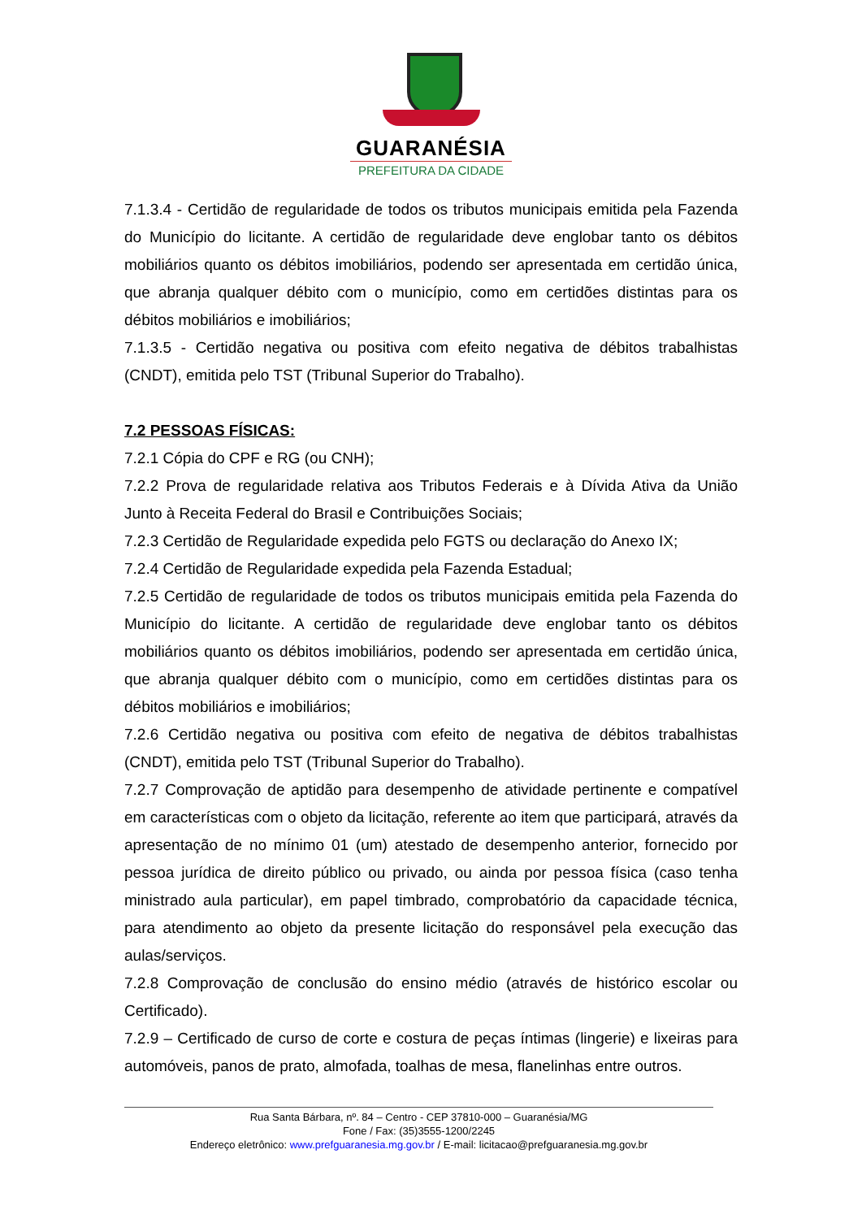GUARANÉSIA
PREFEITURA DA CIDADE
7.1.3.4 - Certidão de regularidade de todos os tributos municipais emitida pela Fazenda do Município do licitante. A certidão de regularidade deve englobar tanto os débitos mobiliários quanto os débitos imobiliários, podendo ser apresentada em certidão única, que abranja qualquer débito com o município, como em certidões distintas para os débitos mobiliários e imobiliários;
7.1.3.5 - Certidão negativa ou positiva com efeito negativa de débitos trabalhistas (CNDT), emitida pelo TST (Tribunal Superior do Trabalho).
7.2 PESSOAS FÍSICAS:
7.2.1 Cópia do CPF e RG (ou CNH);
7.2.2 Prova de regularidade relativa aos Tributos Federais e à Dívida Ativa da União Junto à Receita Federal do Brasil e Contribuições Sociais;
7.2.3 Certidão de Regularidade expedida pelo FGTS ou declaração do Anexo IX;
7.2.4 Certidão de Regularidade expedida pela Fazenda Estadual;
7.2.5 Certidão de regularidade de todos os tributos municipais emitida pela Fazenda do Município do licitante. A certidão de regularidade deve englobar tanto os débitos mobiliários quanto os débitos imobiliários, podendo ser apresentada em certidão única, que abranja qualquer débito com o município, como em certidões distintas para os débitos mobiliários e imobiliários;
7.2.6 Certidão negativa ou positiva com efeito de negativa de débitos trabalhistas (CNDT), emitida pelo TST (Tribunal Superior do Trabalho).
7.2.7 Comprovação de aptidão para desempenho de atividade pertinente e compatível em características com o objeto da licitação, referente ao item que participará, através da apresentação de no mínimo 01 (um) atestado de desempenho anterior, fornecido por pessoa jurídica de direito público ou privado, ou ainda por pessoa física (caso tenha ministrado aula particular), em papel timbrado, comprobatório da capacidade técnica, para atendimento ao objeto da presente licitação do responsável pela execução das aulas/serviços.
7.2.8 Comprovação de conclusão do ensino médio (através de histórico escolar ou Certificado).
7.2.9 – Certificado de curso de corte e costura de peças íntimas (lingerie) e lixeiras para automóveis, panos de prato, almofada, toalhas de mesa, flanelinhas entre outros.
Rua Santa Bárbara, nº. 84 – Centro - CEP 37810-000 – Guaranésia/MG
Fone / Fax: (35)3555-1200/2245
Endereço eletrônico: www.prefguaranesia.mg.gov.br / E-mail: licitacao@prefguaranesia.mg.gov.br